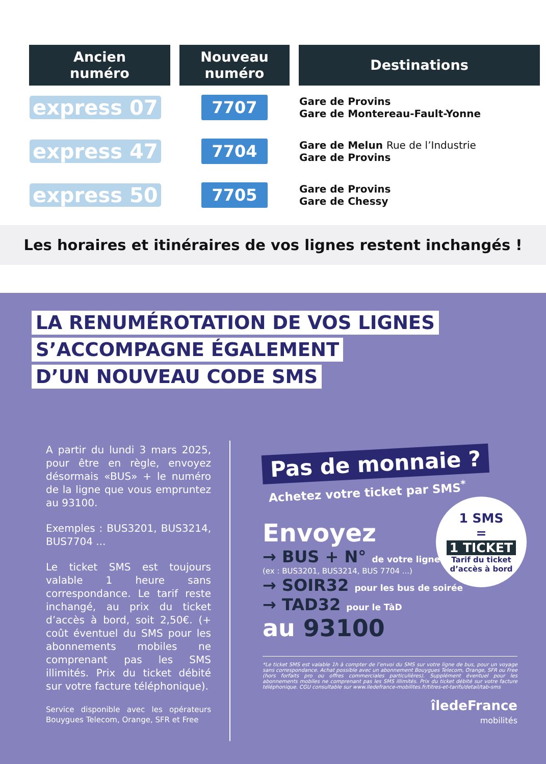| Ancien numéro | Nouveau numéro | Destinations |
| --- | --- | --- |
| express 07 | 7707 | Gare de Provins Gare de Montereau-Fault-Yonne |
| express 47 | 7704 | Gare de Melun Rue de l’Industrie Gare de Provins |
| express 50 | 7705 | Gare de Provins Gare de Chessy |
Les horaires et itinéraires de vos lignes restent inchangés !
LA RENUMÉROTATION DE VOS LIGNES
S’ACCOMPAGNE ÉGALEMENT
D’UN NOUVEAU CODE SMS
A partir du lundi 3 mars 2025, pour être en règle, envoyez désormais «BUS» + le numéro de la ligne que vous empruntez au 93100.
Exemples : BUS3201, BUS3214, BUS7704 ...
Le ticket SMS est toujours valable 1 heure sans correspondance. Le tarif reste inchangé, au prix du ticket d’accès à bord, soit 2,50€. (+ coût éventuel du SMS pour les abonnements mobiles ne comprenant pas les SMS illimités. Prix du ticket débité sur votre facture téléphonique).
Service disponible avec les opérateurs Bouygues Telecom, Orange, SFR et Free
Pas de monnaie ?
Achetez votre ticket par SMS<sup>*</sup>
1 SMS
=
1 TICKET
Tarif du ticket
d’accès à bord
Envoyez
→ BUS + N° de votre ligne
(ex : BUS3201, BUS3214, BUS 7704 ...)
→ SOIR32 pour les bus de soirée
→ TAD32 pour le TàD
au 93100
*Le ticket SMS est valable 1h à compter de l’envoi du SMS sur votre ligne de bus, pour un voyage sans correspondance. Achat possible avec un abonnement Bouygues Telecom, Orange, SFR ou Free (hors forfaits pro ou offres commerciales particulières). Supplément éventuel pour les abonnements mobiles ne comprenant pas les SMS illimités. Prix du ticket débité sur votre facture téléphonique. CGU consultable sur www.iledefrance-mobilites.fr/titres-et-tarifs/detail/tab-sms
îledeFrance
mobilités